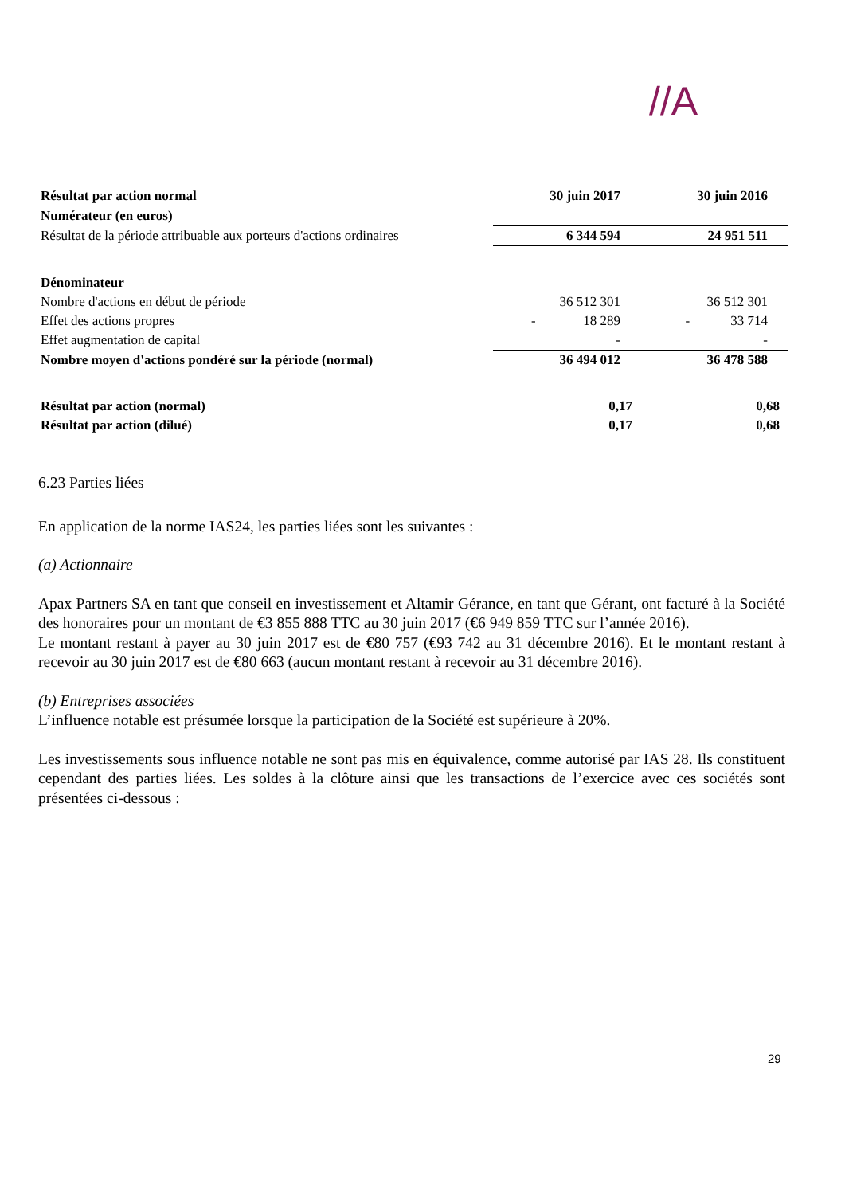//A
| Résultat par action normal | 30 juin 2017 | 30 juin 2016 |
| Numérateur (en euros) | | |
| Résultat de la période attribuable aux porteurs d'actions ordinaires | 6 344 594 | 24 951 511 |
| Dénominateur | | |
| Nombre d'actions en début de période | 36 512 301 | 36 512 301 |
| Effet des actions propres | - 18 289 | - 33 714 |
| Effet augmentation de capital | - | - |
| Nombre moyen d'actions pondéré sur la période (normal) | 36 494 012 | 36 478 588 |
| Résultat par action (normal) | 0,17 | 0,68 |
| Résultat par action (dilué) | 0,17 | 0,68 |
6.23 Parties liées
En application de la norme IAS24, les parties liées sont les suivantes :
(a) Actionnaire
Apax Partners SA en tant que conseil en investissement et Altamir Gérance, en tant que Gérant, ont facturé à la Société des honoraires pour un montant de €3 855 888 TTC au 30 juin 2017 (€6 949 859 TTC sur l’année 2016).
Le montant restant à payer au 30 juin 2017 est de €80 757 (€93 742 au 31 décembre 2016). Et le montant restant à recevoir au 30 juin 2017 est de €80 663 (aucun montant restant à recevoir au 31 décembre 2016).
(b) Entreprises associées
L’influence notable est présumée lorsque la participation de la Société est supérieure à 20%.
Les investissements sous influence notable ne sont pas mis en équivalence, comme autorisé par IAS 28. Ils constituent cependant des parties liées. Les soldes à la clôture ainsi que les transactions de l’exercice avec ces sociétés sont présentées ci-dessous :
29